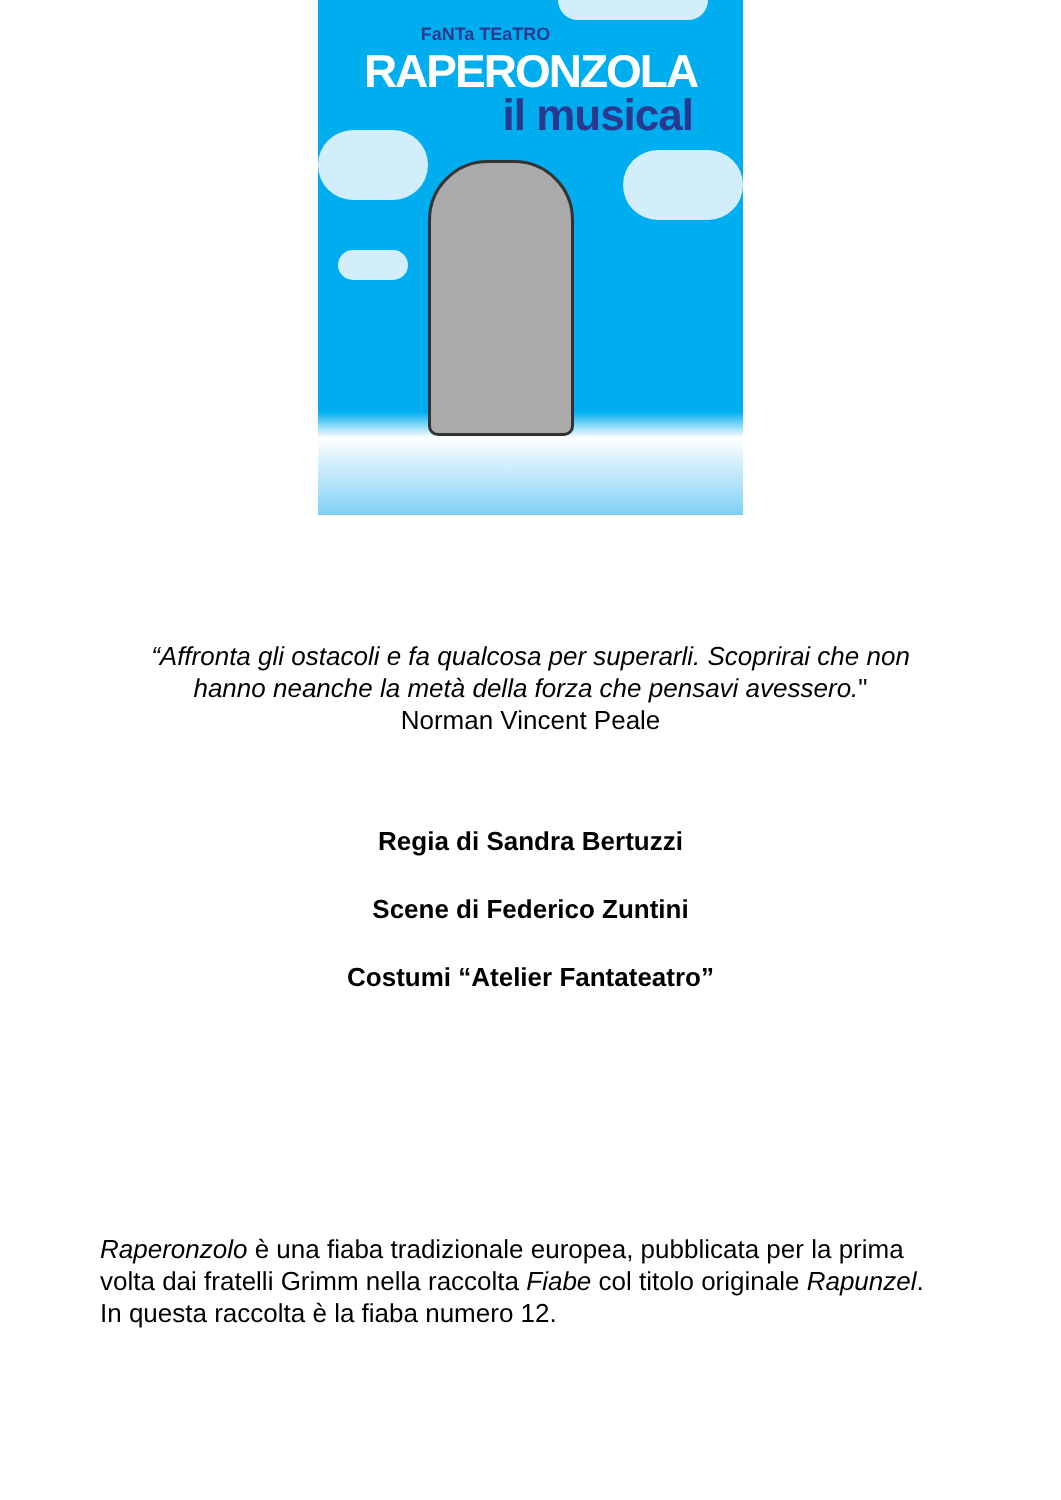FaNTa TEaTRO
RAPERONZOLA
il musical
“Affronta gli ostacoli e fa qualcosa per superarli. Scoprirai che non
hanno neanche la metà della forza che pensavi avessero."
Norman Vincent Peale
Regia di Sandra Bertuzzi
Scene di Federico Zuntini
Costumi “Atelier Fantateatro”
Raperonzolo è una fiaba tradizionale europea, pubblicata per la prima volta dai fratelli Grimm nella raccolta Fiabe col titolo originale Rapunzel. In questa raccolta è la fiaba numero 12.